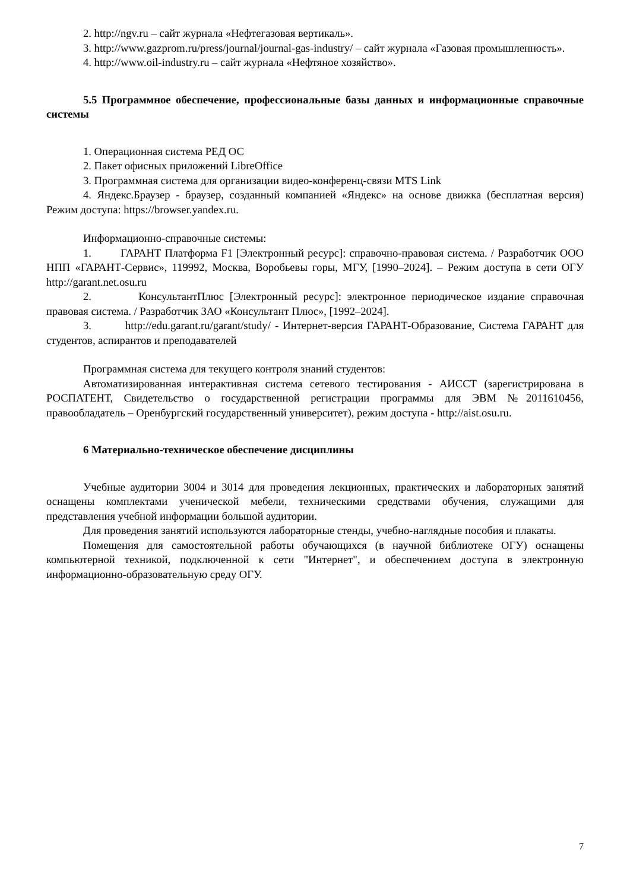2. http://ngv.ru – сайт журнала «Нефтегазовая вертикаль».
3. http://www.gazprom.ru/press/journal/journal-gas-industry/ – сайт журнала «Газовая промышленность».
4. http://www.oil-industry.ru – сайт журнала «Нефтяное хозяйство».
5.5 Программное обеспечение, профессиональные базы данных и информационные справочные системы
1. Операционная система РЕД ОС
2. Пакет офисных приложений LibreOffice
3. Программная система для организации видео-конференц-связи MTS Link
4. Яндекс.Браузер - браузер, созданный компанией «Яндекс» на основе движка (бесплатная версия) Режим доступа: https://browser.yandex.ru.
Информационно-справочные системы:
1. ГАРАНТ Платформа F1 [Электронный ресурс]: справочно-правовая система. / Разработчик ООО НПП «ГАРАНТ-Сервис», 119992, Москва, Воробьевы горы, МГУ, [1990–2024]. – Режим доступа в сети ОГУ http://garant.net.osu.ru
2. КонсультантПлюс [Электронный ресурс]: электронное периодическое издание справочная правовая система. / Разработчик ЗАО «Консультант Плюс», [1992–2024].
3. http://edu.garant.ru/garant/study/ - Интернет-версия ГАРАНТ-Образование, Система ГАРАНТ для студентов, аспирантов и преподавателей
Программная система для текущего контроля знаний студентов:
Автоматизированная интерактивная система сетевого тестирования - АИССТ (зарегистрирована в РОСПАТЕНТ, Свидетельство о государственной регистрации программы для ЭВМ №2011610456, правообладатель – Оренбургский государственный университет), режим доступа - http://aist.osu.ru.
6 Материально-техническое обеспечение дисциплины
Учебные аудитории 3004 и 3014 для проведения лекционных, практических и лабораторных занятий оснащены комплектами ученической мебели, техническими средствами обучения, служащими для представления учебной информации большой аудитории.
Для проведения занятий используются лабораторные стенды, учебно-наглядные пособия и плакаты.
Помещения для самостоятельной работы обучающихся (в научной библиотеке ОГУ) оснащены компьютерной техникой, подключенной к сети "Интернет", и обеспечением доступа в электронную информационно-образовательную среду ОГУ.
7